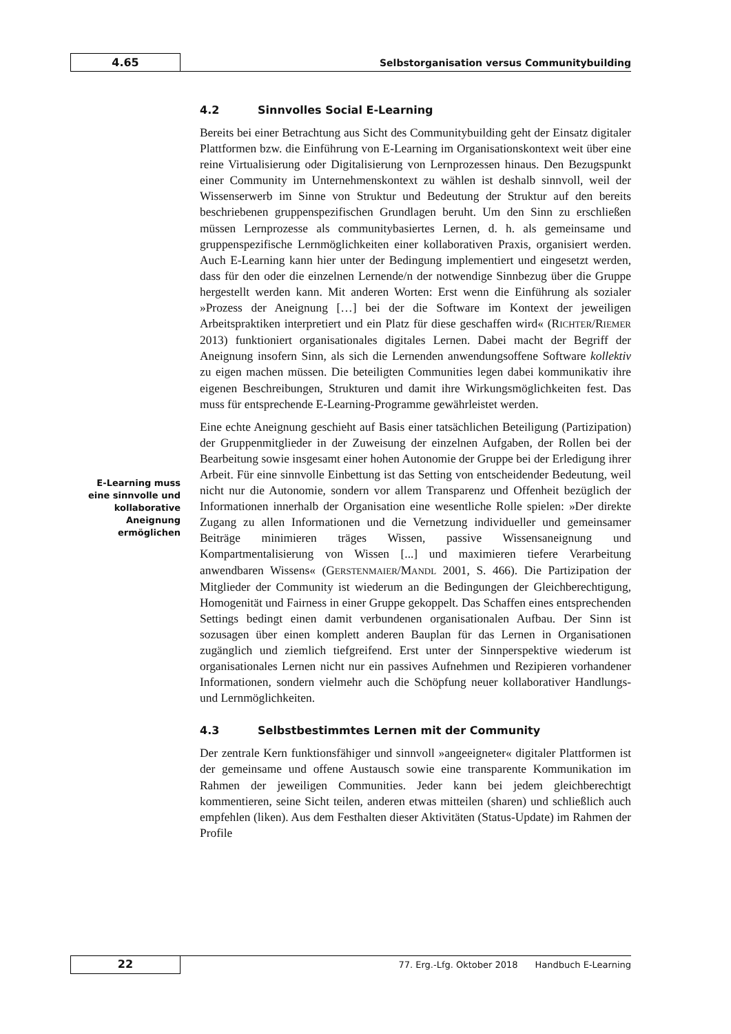4.65
Selbstorganisation versus Communitybuilding
E-Learning muss eine sinnvolle und kollaborative Aneignung ermöglichen
4.2 Sinnvolles Social E-Learning
Bereits bei einer Betrachtung aus Sicht des Communitybuilding geht der Einsatz digitaler Plattformen bzw. die Einführung von E-Learning im Organisationskontext weit über eine reine Virtualisierung oder Digitalisierung von Lernprozessen hinaus. Den Bezugspunkt einer Community im Unternehmenskontext zu wählen ist deshalb sinnvoll, weil der Wissenserwerb im Sinne von Struktur und Bedeutung der Struktur auf den bereits beschriebenen gruppenspezifischen Grundlagen beruht. Um den Sinn zu erschließen müssen Lernprozesse als communitybasiertes Lernen, d. h. als gemeinsame und gruppenspezifische Lernmöglichkeiten einer kollaborativen Praxis, organisiert werden. Auch E-Learning kann hier unter der Bedingung implementiert und eingesetzt werden, dass für den oder die einzelnen Lernende/n der notwendige Sinnbezug über die Gruppe hergestellt werden kann. Mit anderen Worten: Erst wenn die Einführung als sozialer »Prozess der Aneignung […] bei der die Software im Kontext der jeweiligen Arbeitspraktiken interpretiert und ein Platz für diese geschaffen wird« (RICHTER/RIEMER 2013) funktioniert organisationales digitales Lernen. Dabei macht der Begriff der Aneignung insofern Sinn, als sich die Lernenden anwendungsoffene Software kollektiv zu eigen machen müssen. Die beteiligten Communities legen dabei kommunikativ ihre eigenen Beschreibungen, Strukturen und damit ihre Wirkungsmöglichkeiten fest. Das muss für entsprechende E-Learning-Programme gewährleistet werden.
Eine echte Aneignung geschieht auf Basis einer tatsächlichen Beteiligung (Partizipation) der Gruppenmitglieder in der Zuweisung der einzelnen Aufgaben, der Rollen bei der Bearbeitung sowie insgesamt einer hohen Autonomie der Gruppe bei der Erledigung ihrer Arbeit. Für eine sinnvolle Einbettung ist das Setting von entscheidender Bedeutung, weil nicht nur die Autonomie, sondern vor allem Transparenz und Offenheit bezüglich der Informationen innerhalb der Organisation eine wesentliche Rolle spielen: »Der direkte Zugang zu allen Informationen und die Vernetzung individueller und gemeinsamer Beiträge minimieren träges Wissen, passive Wissensaneignung und Kompartmentalisierung von Wissen [...] und maximieren tiefere Verarbeitung anwendbaren Wissens« (GERSTENMAIER/MANDL 2001, S. 466). Die Partizipation der Mitglieder der Community ist wiederum an die Bedingungen der Gleichberechtigung, Homogenität und Fairness in einer Gruppe gekoppelt. Das Schaffen eines entsprechenden Settings bedingt einen damit verbundenen organisationalen Aufbau. Der Sinn ist sozusagen über einen komplett anderen Bauplan für das Lernen in Organisationen zugänglich und ziemlich tiefgreifend. Erst unter der Sinnperspektive wiederum ist organisationales Lernen nicht nur ein passives Aufnehmen und Rezipieren vorhandener Informationen, sondern vielmehr auch die Schöpfung neuer kollaborativer Handlungs- und Lernmöglichkeiten.
4.3 Selbstbestimmtes Lernen mit der Community
Der zentrale Kern funktionsfähiger und sinnvoll »angeeigneter« digitaler Plattformen ist der gemeinsame und offene Austausch sowie eine transparente Kommunikation im Rahmen der jeweiligen Communities. Jeder kann bei jedem gleichberechtigt kommentieren, seine Sicht teilen, anderen etwas mitteilen (sharen) und schließlich auch empfehlen (liken). Aus dem Festhalten dieser Aktivitäten (Status-Update) im Rahmen der Profile
22
77. Erg.-Lfg. Oktober 2018 Handbuch E-Learning